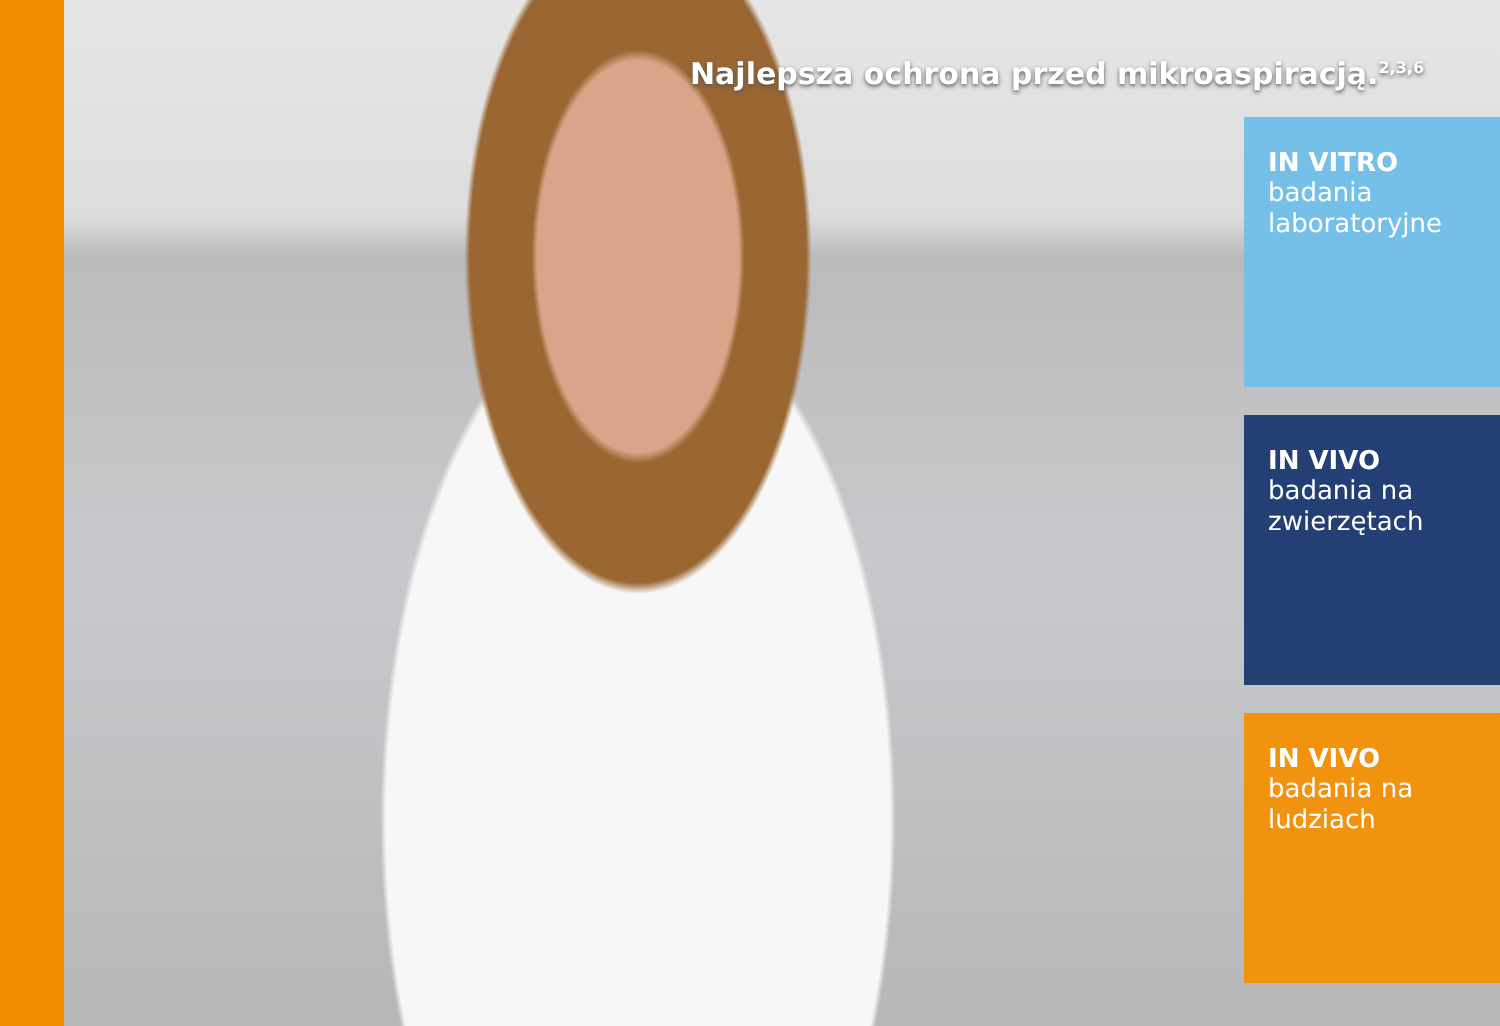Najlepsza ochrona przed mikroaspiracją.<sup>2,3,6</sup>
IN VITRO
badania laboratoryjne
IN VIVO
badania na zwierzętach
IN VIVO
badania na ludziach